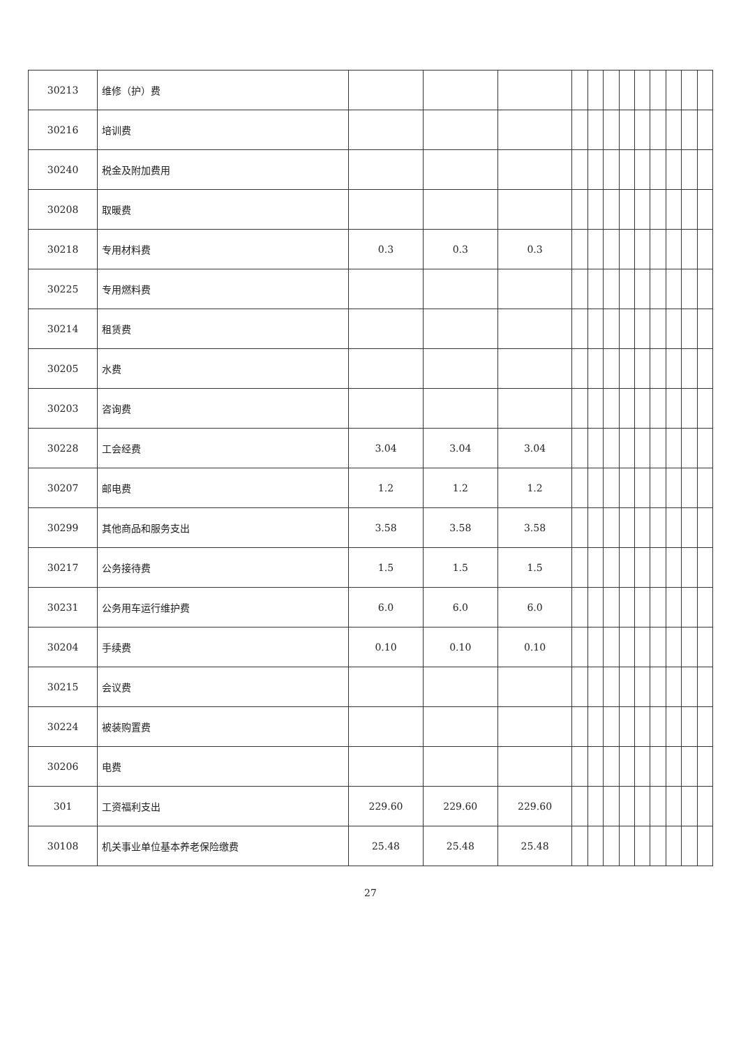| 30213 | 维修（护）费 | | | | | | | | | | | | |
| 30216 | 培训费 | | | | | | | | | | | | |
| 30240 | 税金及附加费用 | | | | | | | | | | | | |
| 30208 | 取暖费 | | | | | | | | | | | | |
| 30218 | 专用材料费 | 0.3 | 0.3 | 0.3 | | | | | | | | | |
| 30225 | 专用燃料费 | | | | | | | | | | | | |
| 30214 | 租赁费 | | | | | | | | | | | | |
| 30205 | 水费 | | | | | | | | | | | | |
| 30203 | 咨询费 | | | | | | | | | | | | |
| 30228 | 工会经费 | 3.04 | 3.04 | 3.04 | | | | | | | | | |
| 30207 | 邮电费 | 1.2 | 1.2 | 1.2 | | | | | | | | | |
| 30299 | 其他商品和服务支出 | 3.58 | 3.58 | 3.58 | | | | | | | | | |
| 30217 | 公务接待费 | 1.5 | 1.5 | 1.5 | | | | | | | | | |
| 30231 | 公务用车运行维护费 | 6.0 | 6.0 | 6.0 | | | | | | | | | |
| 30204 | 手续费 | 0.10 | 0.10 | 0.10 | | | | | | | | | |
| 30215 | 会议费 | | | | | | | | | | | | |
| 30224 | 被装购置费 | | | | | | | | | | | | |
| 30206 | 电费 | | | | | | | | | | | | |
| 301 | 工资福利支出 | 229.60 | 229.60 | 229.60 | | | | | | | | | |
| 30108 | 机关事业单位基本养老保险缴费 | 25.48 | 25.48 | 25.48 | | | | | | | | | |
27